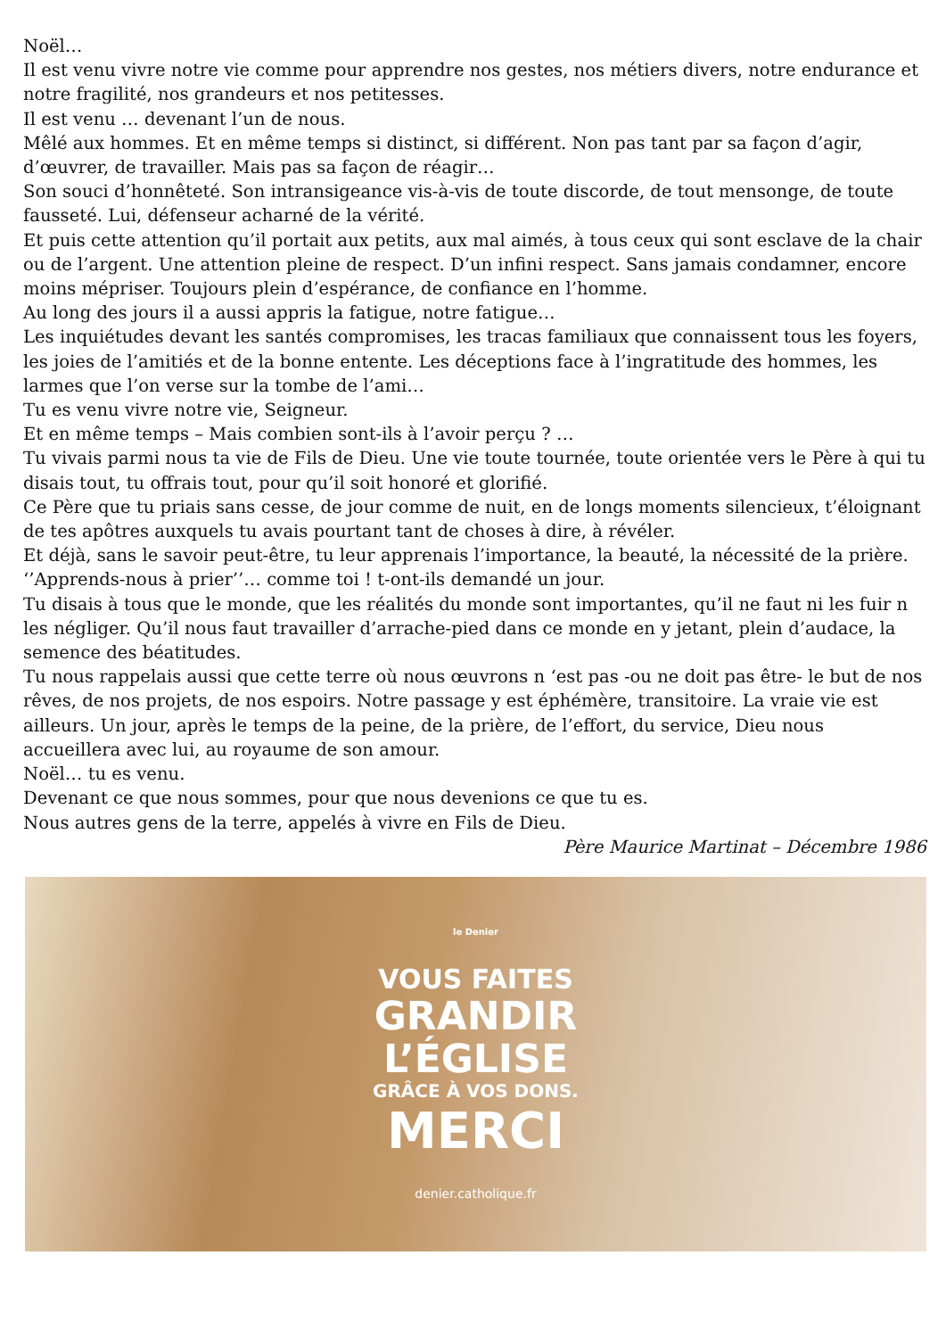Noël…
Il est venu vivre notre vie comme pour apprendre nos gestes, nos métiers divers, notre endurance et notre fragilité, nos grandeurs et nos petitesses.
Il est venu … devenant l’un de nous.
Mêlé aux hommes. Et en même temps si distinct, si différent. Non pas tant par sa façon d’agir, d’œuvrer, de travailler. Mais pas sa façon de réagir…
Son souci d’honnêteté. Son intransigeance vis-à-vis de toute discorde, de tout mensonge, de toute fausseté. Lui, défenseur acharné de la vérité.
Et puis cette attention qu’il portait aux petits, aux mal aimés, à tous ceux qui sont esclave de la chair ou de l’argent. Une attention pleine de respect. D’un infini respect. Sans jamais condamner, encore moins mépriser. Toujours plein d’espérance, de confiance en l’homme.
Au long des jours il a aussi appris la fatigue, notre fatigue…
Les inquiétudes devant les santés compromises, les tracas familiaux que connaissent tous les foyers, les joies de l’amitiés et de la bonne entente. Les déceptions face à l’ingratitude des hommes, les larmes que l’on verse sur la tombe de l’ami…
Tu es venu vivre notre vie, Seigneur.
Et en même temps – Mais combien sont-ils à l’avoir perçu ? …
Tu vivais parmi nous ta vie de Fils de Dieu. Une vie toute tournée, toute orientée vers le Père à qui tu disais tout, tu offrais tout, pour qu’il soit honoré et glorifié.
Ce Père que tu priais sans cesse, de jour comme de nuit, en de longs moments silencieux, t’éloignant de tes apôtres auxquels tu avais pourtant tant de choses à dire, à révéler.
Et déjà, sans le savoir peut-être, tu leur apprenais l’importance, la beauté, la nécessité de la prière. ‘’Apprends-nous à prier’’… comme toi ! t-ont-ils demandé un jour.
Tu disais à tous que le monde, que les réalités du monde sont importantes, qu’il ne faut ni les fuir n les négliger. Qu’il nous faut travailler d’arrache-pied dans ce monde en y jetant, plein d’audace, la semence des béatitudes.
Tu nous rappelais aussi que cette terre où nous œuvrons n ‘est pas -ou ne doit pas être- le but de nos rêves, de nos projets, de nos espoirs. Notre passage y est éphémère, transitoire. La vraie vie est ailleurs. Un jour, après le temps de la peine, de la prière, de l’effort, du service, Dieu nous accueillera avec lui, au royaume de son amour.
Noël… tu es venu.
Devenant ce que nous sommes, pour que nous devenions ce que tu es.
Nous autres gens de la terre, appelés à vivre en Fils de Dieu.
Père Maurice Martinat – Décembre 1986
le Denier
VOUS FAITES
GRANDIR
L’ÉGLISE
GRÂCE À VOS DONS.
MERCI
denier.catholique.fr